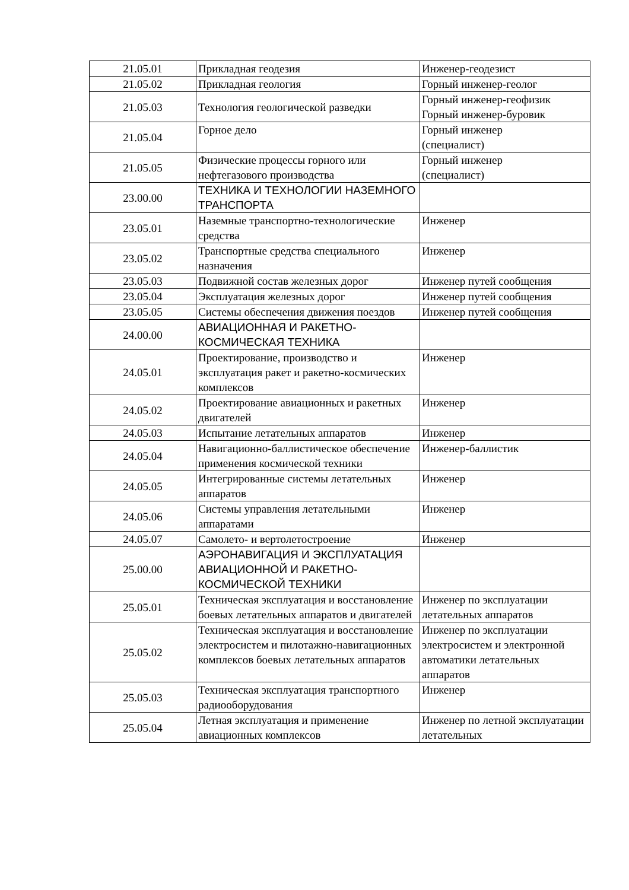| 21.05.01 | Прикладная геодезия | Инженер-геодезист |
| 21.05.02 | Прикладная геология | Горный инженер-геолог |
| 21.05.03 | Технология геологической разведки | Горный инженер-геофизик Горный инженер-буровик |
| 21.05.04 | Горное дело | Горный инженер (специалист) |
| 21.05.05 | Физические процессы горного или нефтегазового производства | Горный инженер (специалист) |
| 23.00.00 | ТЕХНИКА И ТЕХНОЛОГИИ НАЗЕМНОГО ТРАНСПОРТА | |
| 23.05.01 | Наземные транспортно-технологические средства | Инженер |
| 23.05.02 | Транспортные средства специального назначения | Инженер |
| 23.05.03 | Подвижной состав железных дорог | Инженер путей сообщения |
| 23.05.04 | Эксплуатация железных дорог | Инженер путей сообщения |
| 23.05.05 | Системы обеспечения движения поездов | Инженер путей сообщения |
| 24.00.00 | АВИАЦИОННАЯ И РАКЕТНО-КОСМИЧЕСКАЯ ТЕХНИКА | |
| 24.05.01 | Проектирование, производство и эксплуатация ракет и ракетно-космических комплексов | Инженер |
| 24.05.02 | Проектирование авиационных и ракетных двигателей | Инженер |
| 24.05.03 | Испытание летательных аппаратов | Инженер |
| 24.05.04 | Навигационно-баллистическое обеспечение применения космической техники | Инженер-баллистик |
| 24.05.05 | Интегрированные системы летательных аппаратов | Инженер |
| 24.05.06 | Системы управления летательными аппаратами | Инженер |
| 24.05.07 | Самолето- и вертолетостроение | Инженер |
| 25.00.00 | АЭРОНАВИГАЦИЯ И ЭКСПЛУАТАЦИЯ АВИАЦИОННОЙ И РАКЕТНО-КОСМИЧЕСКОЙ ТЕХНИКИ | |
| 25.05.01 | Техническая эксплуатация и восстановление боевых летательных аппаратов и двигателей | Инженер по эксплуатации летательных аппаратов |
| 25.05.02 | Техническая эксплуатация и восстановление электросистем и пилотажно-навигационных комплексов боевых летательных аппаратов | Инженер по эксплуатации электросистем и электронной автоматики летательных аппаратов |
| 25.05.03 | Техническая эксплуатация транспортного радиооборудования | Инженер |
| 25.05.04 | Летная эксплуатация и применение авиационных комплексов | Инженер по летной эксплуатации летательных |